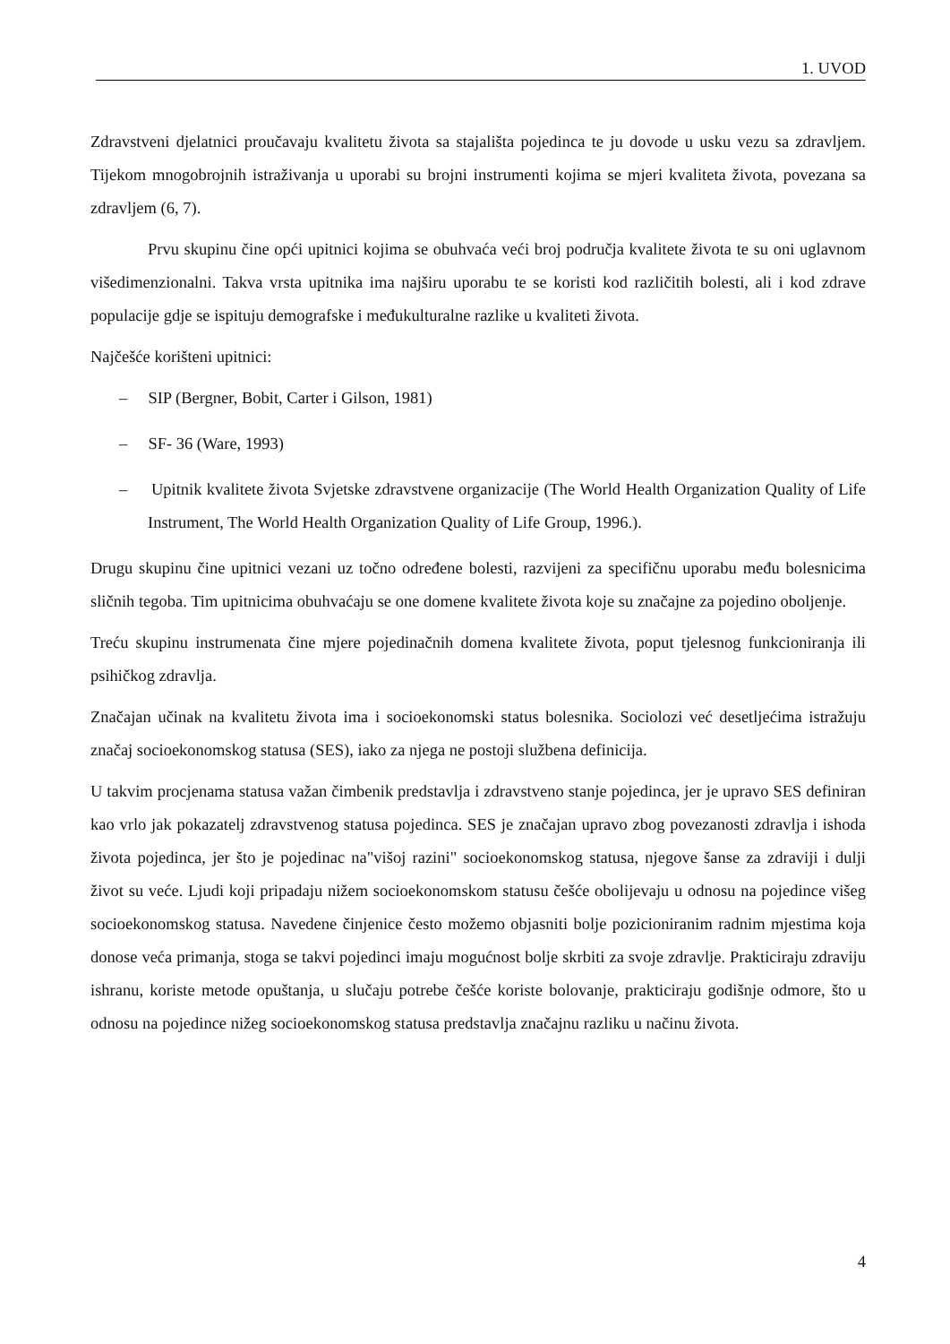1. UVOD
Zdravstveni djelatnici proučavaju kvalitetu života sa stajališta pojedinca te ju dovode u usku vezu sa zdravljem. Tijekom mnogobrojnih istraživanja u uporabi su brojni instrumenti kojima se mjeri kvaliteta života, povezana sa zdravljem (6, 7).
Prvu skupinu čine opći upitnici kojima se obuhvaća veći broj područja kvalitete života te su oni uglavnom višedimenzionalni. Takva vrsta upitnika ima najširu uporabu te se koristi kod različitih bolesti, ali i kod zdrave populacije gdje se ispituju demografske i međukulturalne razlike u kvaliteti života.
Najčešće korišteni upitnici:
– SIP (Bergner, Bobit, Carter i Gilson, 1981)
– SF- 36 (Ware, 1993)
– Upitnik kvalitete života Svjetske zdravstvene organizacije (The World Health Organization Quality of Life Instrument, The World Health Organization Quality of Life Group, 1996.).
Drugu skupinu čine upitnici vezani uz točno određene bolesti, razvijeni za specifičnu uporabu među bolesnicima sličnih tegoba. Tim upitnicima obuhvaćaju se one domene kvalitete života koje su značajne za pojedino oboljenje.
Treću skupinu instrumenata čine mjere pojedinačnih domena kvalitete života, poput tjelesnog funkcioniranja ili psihičkog zdravlja.
Značajan učinak na kvalitetu života ima i socioekonomski status bolesnika. Sociolozi već desetljećima istražuju značaj socioekonomskog statusa (SES), iako za njega ne postoji službena definicija.
U takvim procjenama statusa važan čimbenik predstavlja i zdravstveno stanje pojedinca, jer je upravo SES definiran kao vrlo jak pokazatelj zdravstvenog statusa pojedinca. SES je značajan upravo zbog povezanosti zdravlja i ishoda života pojedinca, jer što je pojedinac na"višoj razini" socioekonomskog statusa, njegove šanse za zdraviji i dulji život su veće. Ljudi koji pripadaju nižem socioekonomskom statusu češće obolijevaju u odnosu na pojedince višeg socioekonomskog statusa. Navedene činjenice često možemo objasniti bolje pozicioniranim radnim mjestima koja donose veća primanja, stoga se takvi pojedinci imaju mogućnost bolje skrbiti za svoje zdravlje. Prakticiraju zdraviju ishranu, koriste metode opuštanja, u slučaju potrebe češće koriste bolovanje, prakticiraju godišnje odmore, što u odnosu na pojedince nižeg socioekonomskog statusa predstavlja značajnu razliku u načinu života.
4